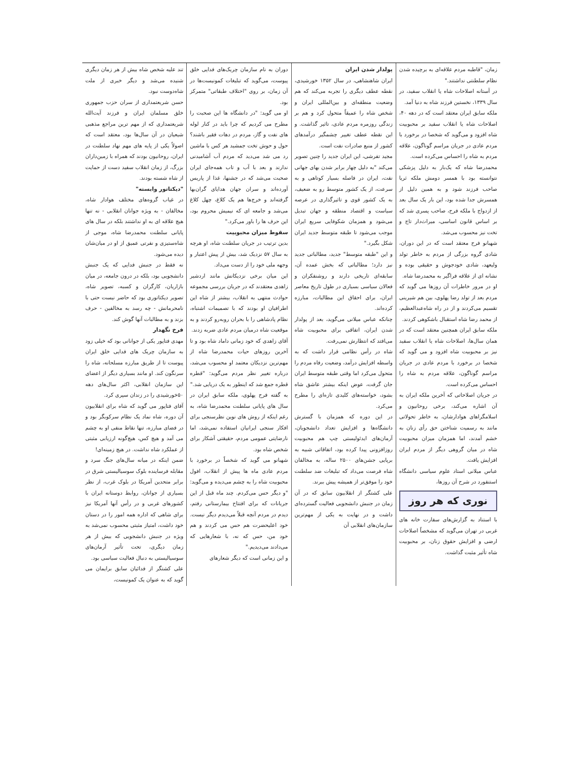زمان، "قاطبه مردم علاقه‌ای به برچیده شدن نظام سلطنتی نداشتند."
در آستانه اصلاحات شاه یا انقلاب سفید، در سال ۱۳۳۹، نخستین فرزند شاه به دنیا آمد.
ملکه سابق ایران معتقد است که در دهه ۴۰، اصلاحات شاه یا انقلاب سفید بر محبوبیت شاه افزود و می‌گوید که شخصا در برخورد با مردم عادی در جریان مراسم گوناگون، علاقه مردم به شاه را احساس می‌کرده است.
محمدرضا شاه که یک‌بار به دلیل پزشکی نتوانسته بود با همسر دومش ملکه ثریا صاحب فرزند شود و به همین دلیل از همسرش جدا شده بود، این بار یک سال بعد از ازدواج با ملکه فرح، صاحب پسری شد که بر اساس قانون اساسی، میراث‌دار تاج و تخت نیز محسوب می‌شد.
شهبانو فرح معتقد است که در این دوران، شادی گروه بزرگی از مردم به خاطر تولد ولیعهد، شادی خودجوش و حقیقی بوده و نشانه ای از علاقه فراگیر به محمدرضا شاه.
او در مرور خاطرات آن روزها می گوید که مردم بعد از تولد رضا پهلوی، بین هم شیرینی تقسیم می‌کردند و از در راه شاه‌عبدالعظیم، از محمد رضا شاه استقبال باشکوهی کردند.
ملکه سابق ایران همچنین معتقد است که در همان سال‌ها، اصلاحات شاه یا انقلاب سفید نیز بر محبوبیت شاه افزود و می گوید که شخصا در برخورد با مردم عادی در جریان مراسم گوناگون، علاقه مردم به شاه را احساس می‌کرده است.
در جریان اصلاحاتی که آخرین ملکه ایران به آن اشاره می‌کند، برخی روحانیون و اسلامگراهای هوادارشان، به خاطر تحولاتی مانند به رسمیت شناختن حق رأی زنان به خشم آمدند، اما همزمان میزان محبوبیت شاه در میان گروهی دیگر از مردم ایران افزایش یافت.
عباس میلانی استاد علوم سیاسی دانشگاه استنفورد در شرح آن روزها،
نوری که هر روز
با استناد به گزارش‌های سفارت خانه های غربی در تهران می‌گوید که مشخصاً اصلاحات ارضی و افزایش حقوق زنان، بر محبوبیت شاه تأثیر مثبت گذاشت.
پولدار شدن ایران
ایران شاهنشاهی، در سال ۱۳۵۲ خورشیدی، نقطه عطف دیگری را تجربه می‌کند که هم وضعیت منطقه‌ای و بین‌المللی ایران و شخص شاه را عمیقاً متحول کرد و هم بر زندگی روزمره مردم عادی، تاثیر گذاشت. و این نقطه عطف تغییر چشمگیر درآمدهای کشور از منبع صادرات نفت است.
مجید تفرشی، این ایران جدید را چنین تصویر می‌کند "به دلیل چهار برابر شدن بهای جهانی نفت، ایران در فاصله بسیار کوتاهی و به سرعت، از یک کشور متوسط رو به ضعیف، به یک کشور قوی و تاثیرگذاری در عرصه سیاست و اقتصاد منطقه و جهان تبدیل می‌شود و همزمان شکوفایی سریع ایران موجب می‌شود تا طبقه متوسط جدید ایران شکل بگیرد."
و این "طبقه متوسط" جدید، مطالباتی جدید نیز دارد؛ مطالباتی که بخش عمده آن، سابقه‌ای تاریخی دارند و روشنفکران و فعالان سیاسی بسیاری در طول تاریخ معاصر ایران، برای احقاق این مطالبات، مبارزه کرده‌اند.
چنانکه عباس میلانی می‌گوید، بعد از پولدار شدن ایران، اتفاقی برای محبوبیت شاه می‌افتد که انتظارش نمی‌رفت.
شاه در رأس نظامی قرار داشت که به واسطه افزایش درآمد، وضعیت رفاه مردم را متحول می‌کرد اما وقتی طبقه متوسط ایران جان گرفت، عوض اینکه بیشتر عاشق شاه بشود، خواسته‌های کلیدی تازه‌ای را مطرح می‌کرد.
در این دوره که همزمان با گسترش دانشگاه‌ها و افزایش تعداد دانشجویان، آرمان‌های ایدئولیستی چپ هم محبوبیت روزافزونی پیدا کرده بود، اتفاقاتی شبیه به برپایی جشن‌های ۲۵۰۰ ساله، به مخالفان شاه فرصت می‌داد که تبلیغات ضد سلطنت خود را موفق‌تر از همیشه پیش ببرند.
علی کشتگر از انقلابیون سابق که در آن زمان در جنبش دانشجویی فعالیت گسترده‌ای داشت و در نهایت به یکی از مهم‌ترین سازمان‌های انقلابی آن
دوران به نام سازمان چریک‌های فدایی خلق پیوست، می‌گوید که تبلیغات کمونیست‌ها در آن زمان، بر روی "اختلاف طبقاتی" متمرکز بود.
او می گوید: "در دانشگاه ها این صحبت را مطرح می کردیم که چرا باید در کنار لوله های نفت و گاز، مردم در دهات فقیر باشند؟ حول و حوش تخت جمشید هر کس با ماشین رد می شد می‌دید که مردم آب آشامیدنی ندارند و بعد با آب و تاب همه‌جای ایران صحبت می‌شد که در جشنها، غذا از پاریس آورده‌اند و سران جهان هدایای گران‌بها گرفته‌اند و خرج‌ها هم یک کلاغ، چهل کلاغ می‌شد و جامعه ای که نیمیش محروم بود، این حرف ها را باور می‌کرد."
سقوط میزان محبوبیت
بدین ترتیب در جریان سلطنت شاه، او هرچه به سال ۵۷ نزدیک شد، بیش از پیش اعتبار و وجهه ملی خود را از دست می‌داد.
این میان برخی نزدیکانش مانند اردشیر زاهدی معتقدند که در جریان بررسی مجموعه حوادث منتهی به انقلاب، بیشتر از شاه این اطرافیان او بودند که با تصمیمات اشتباه، نظام پادشاهی را با بحران روبه‌رو کردند و به موقعیت شاه درمیان مردم عادی ضربه زدند.
آقای زاهدی که خود زمانی داماد شاه بود و تا آخرین روزهای حیات محمدرضا شاه از مهم‌ترین نزدیکان معتمد او محسوب می‌شد، درباره تغییر نظر مردم می‌گوید: "قطره قطره جمع شد که اینطور به یک دریایی شد."
به گفته فرح پهلوی، ملکه سابق ایران در سال های پایانی سلطنت محمدرضا شاه، به رغم اینکه از روش های نوین نظرسنجی برای افکار سنجی ایرانیان استفاده نمی‌شد، اما نارضایتی عمومی مردم، حقیقتی آشکار برای شخص شاه بود.
شهبانو می گوید که شخصاً در برخورد با مردم عادی ماه ها پیش از انقلاب، افول محبوبیت شاه را به چشم می‌دیده و می‌گوید: "و دیگر حس می‌کردم. چند ماه قبل از این جریانات که برای افتتاح بیمارستانی رفتم، دیدم در مردم آنچه قبلاً می‌دیدم دیگر نیست. خود اعلیحضرت هم حس می کردند و هم خود من، حس که نه، با شعارهایی که می‌دادند می‌دیدیم."
و این زمانی است که دیگر شعارهای
تند علیه شخص شاه بیش از هر زمان دیگری شنیده می‌شد و دیگر خبری از ملت شاه‌دوست نبود.
حسن شریعتمداری از سران حزب جمهوری خلق مسلمان ایران و فرزند آیت‌الله شریعتمداری که از مهم ترین مراجع مذهبی شیعیان در آن سال‌ها بود، معتقد است که اصولاً یکی از پایه های مهم نهاد سلطنت در ایران، روحانیون بودند که همراه با زمین‌داران بزرگ، از زمان انقلاب سفید دست از حمایت از شاه شسته بودند.
"دیکتاتور وابسته"
در غیاب گروه‌های مختلف هوادار شاه، مخالفان - به ویژه جوانان انقلابی - نه تنها هیچ علاقه ای به او نداشتند بلکه در سال های پایانی سلطنت محمدرضا شاه، موجی از شاه‌ستیزی و نفرتی عمیق از او در میان‌شان دیده می‌شود.
نه فقط در جنبش فدایی که یک جنبش دانشجویی بود، بلکه در درون جامعه، در میان بازاریان، کارگران و کسبه، تصویر شاه، تصویر دیکتاتوری بود که حاضر نیست حتی با نامحرمانش - چه رسد به مخالفین - حرف بزند و به مطالبات آنها گوش کند.
فرخ نگهدار
مهدی فتاپور یکی از جوانانی بود که خیلی زود به سازمان چریک های فدایی خلق ایران پیوست تا از طریق مبارزه مسلحانه، شاه را سرنگون کند. او مانند بسیاری دیگر از اعضای این سازمان انقلابی، اکثر سال‌های دهه ۵۰خورشیدی را در زندان سپری کرد.
آقای فتاپور می گوید که شاه برای انقلابیون آن دوره، شاه نماد یک نظام سرکوبگر بود و در فضای مبارزه، تنها نقاط منفی او به چشم می آمد و هیچ کس، هیچ‌گونه ارزیابی مثبتی از عملکرد شاه نداشت. در هیچ زمینه‌ای!
ضمن اینکه در میانه سال‌های جنگ سرد و مقابله فرساینده بلوک سوسیالیستی شرق در برابر متحدین آمریکا در بلوک غرب، از نظر بسیاری از جوانان، روابط دوستانه ایران با کشورهای غربی و در رأس آنها آمریکا نیز برای شاهی که اداره همه امور را در دستان خود داشت، امتیاز مثبتی محسوب نمی‌شد به ویژه در جنبش دانشجویی که بیش از هر زمان دیگری، تحت تأثیر آرمان‌های سوسیالیستی به دنبال فعالیت سیاسی بود.
علی کشتگر از فدائیان سابق برایمان می گوید که به عنوان یک کمونیست،